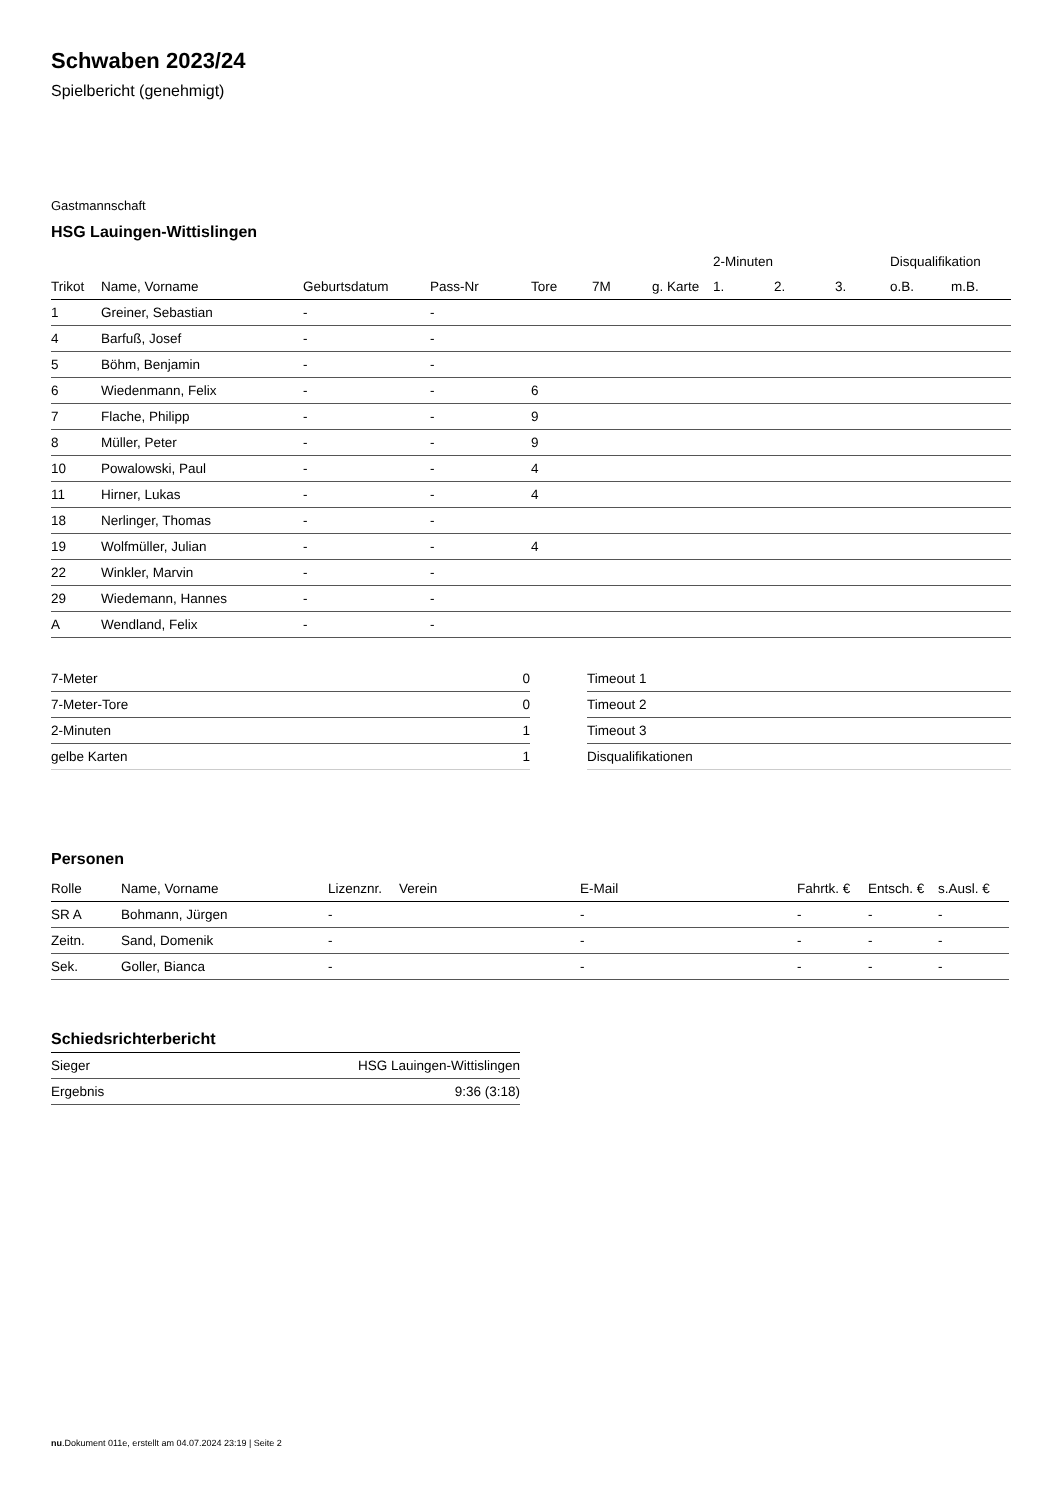Schwaben 2023/24
Spielbericht (genehmigt)
Gastmannschaft
HSG Lauingen-Wittislingen
| | | | | | | | 2-Minuten | | | Disqualifikation | |
| --- | --- | --- | --- | --- | --- | --- | --- | --- | --- | --- | --- |
| Trikot | Name, Vorname | Geburtsdatum | Pass-Nr | Tore | 7M | g. Karte | 1. | 2. | 3. | o.B. | m.B. |
| 1 | Greiner, Sebastian | - | - | | | | | | | | |
| 4 | Barfuß, Josef | - | - | | | | | | | | |
| 5 | Böhm, Benjamin | - | - | | | | | | | | |
| 6 | Wiedenmann, Felix | - | - | 6 | | | | | | | |
| 7 | Flache, Philipp | - | - | 9 | | | | | | | |
| 8 | Müller, Peter | - | - | 9 | | | | | | | |
| 10 | Powalowski, Paul | - | - | 4 | | | | | | | |
| 11 | Hirner, Lukas | - | - | 4 | | | | | | | |
| 18 | Nerlinger, Thomas | - | - | | | | | | | | |
| 19 | Wolfmüller, Julian | - | - | 4 | | | | | | | |
| 22 | Winkler, Marvin | - | - | | | | | | | | |
| 29 | Wiedemann, Hannes | - | - | | | | | | | | |
| A | Wendland, Felix | - | - | | | | | | | | |
| 7-Meter | 0 |
| 7-Meter-Tore | 0 |
| 2-Minuten | 1 |
| gelbe Karten | 1 |
| Timeout 1 |
| Timeout 2 |
| Timeout 3 |
| Disqualifikationen |
Personen
| Rolle | Name, Vorname | Lizenznr. | Verein | E-Mail | Fahrtk. € | Entsch. € | s.Ausl. € |
| --- | --- | --- | --- | --- | --- | --- | --- |
| SR A | Bohmann, Jürgen | - | | - | - | - | - |
| Zeitn. | Sand, Domenik | - | | - | - | - | - |
| Sek. | Goller, Bianca | - | | - | - | - | - |
Schiedsrichterbericht
| Sieger | HSG Lauingen-Wittislingen |
| Ergebnis | 9:36 (3:18) |
nu.Dokument 011e, erstellt am 04.07.2024 23:19 | Seite 2